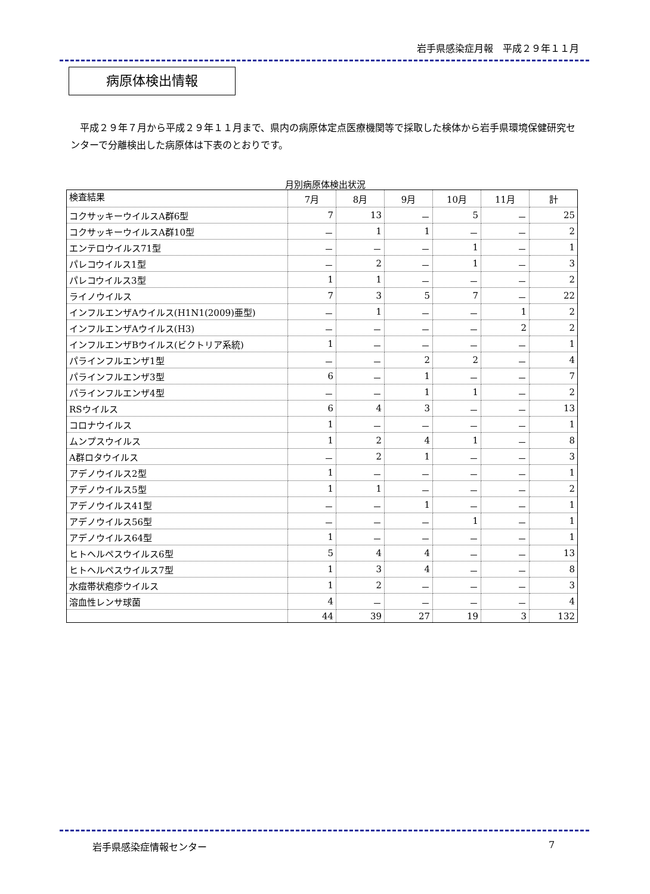岩手県感染症月報　平成２９年１１月
病原体検出情報
平成２９年７月から平成２９年１１月まで、県内の病原体定点医療機関等で採取した検体から岩手県環境保健研究センターで分離検出した病原体は下表のとおりです。
月別病原体検出状況
| 検査結果 | 7月 | 8月 | 9月 | 10月 | 11月 | 計 |
| --- | --- | --- | --- | --- | --- | --- |
| コクサッキーウイルスA群6型 | 7 | 13 | － | 5 | － | 25 |
| コクサッキーウイルスA群10型 | － | 1 | 1 | － | － | 2 |
| エンテロウイルス71型 | － | － | － | 1 | － | 1 |
| パレコウイルス1型 | － | 2 | － | 1 | － | 3 |
| パレコウイルス3型 | 1 | 1 | － | － | － | 2 |
| ライノウイルス | 7 | 3 | 5 | 7 | － | 22 |
| インフルエンザAウイルス(H1N1(2009)亜型) | － | 1 | － | － | 1 | 2 |
| インフルエンザAウイルス(H3) | － | － | － | － | 2 | 2 |
| インフルエンザBウイルス(ビクトリア系統) | 1 | － | － | － | － | 1 |
| パラインフルエンザ1型 | － | － | 2 | 2 | － | 4 |
| パラインフルエンザ3型 | 6 | － | 1 | － | － | 7 |
| パラインフルエンザ4型 | － | － | 1 | 1 | － | 2 |
| RSウイルス | 6 | 4 | 3 | － | － | 13 |
| コロナウイルス | 1 | － | － | － | － | 1 |
| ムンプスウイルス | 1 | 2 | 4 | 1 | － | 8 |
| A群ロタウイルス | － | 2 | 1 | － | － | 3 |
| アデノウイルス2型 | 1 | － | － | － | － | 1 |
| アデノウイルス5型 | 1 | 1 | － | － | － | 2 |
| アデノウイルス41型 | － | － | 1 | － | － | 1 |
| アデノウイルス56型 | － | － | － | 1 | － | 1 |
| アデノウイルス64型 | 1 | － | － | － | － | 1 |
| ヒトヘルペスウイルス6型 | 5 | 4 | 4 | － | － | 13 |
| ヒトヘルペスウイルス7型 | 1 | 3 | 4 | － | － | 8 |
| 水痘帯状疱疹ウイルス | 1 | 2 | － | － | － | 3 |
| 溶血性レンサ球菌 | 4 | － | － | － | － | 4 |
| | 44 | 39 | 27 | 19 | 3 | 132 |
岩手県感染症情報センター 7